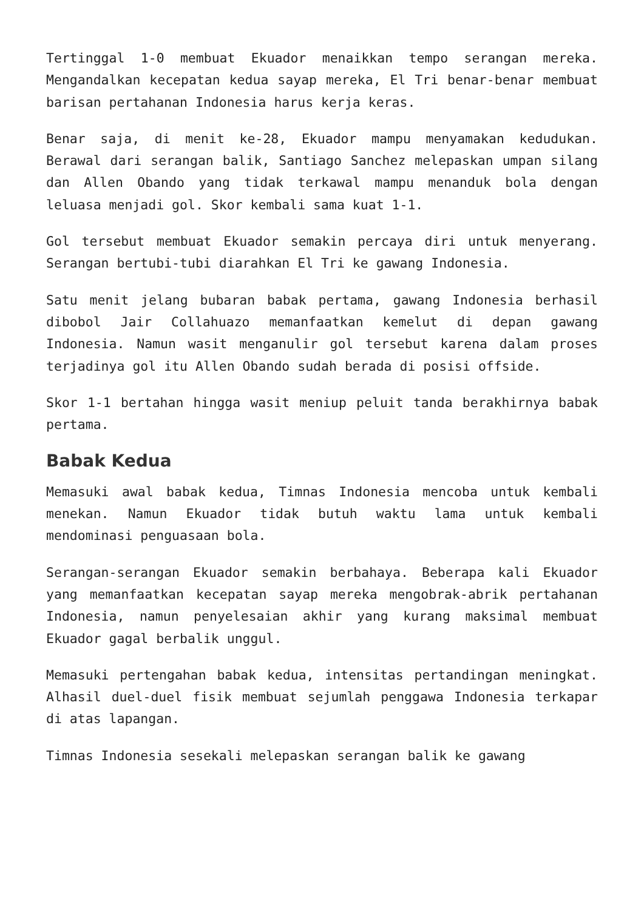Tertinggal 1-0 membuat Ekuador menaikkan tempo serangan mereka. Mengandalkan kecepatan kedua sayap mereka, El Tri benar-benar membuat barisan pertahanan Indonesia harus kerja keras.
Benar saja, di menit ke-28, Ekuador mampu menyamakan kedudukan. Berawal dari serangan balik, Santiago Sanchez melepaskan umpan silang dan Allen Obando yang tidak terkawal mampu menanduk bola dengan leluasa menjadi gol. Skor kembali sama kuat 1-1.
Gol tersebut membuat Ekuador semakin percaya diri untuk menyerang. Serangan bertubi-tubi diarahkan El Tri ke gawang Indonesia.
Satu menit jelang bubaran babak pertama, gawang Indonesia berhasil dibobol Jair Collahuazo memanfaatkan kemelut di depan gawang Indonesia. Namun wasit menganulir gol tersebut karena dalam proses terjadinya gol itu Allen Obando sudah berada di posisi offside.
Skor 1-1 bertahan hingga wasit meniup peluit tanda berakhirnya babak pertama.
Babak Kedua
Memasuki awal babak kedua, Timnas Indonesia mencoba untuk kembali menekan. Namun Ekuador tidak butuh waktu lama untuk kembali mendominasi penguasaan bola.
Serangan-serangan Ekuador semakin berbahaya. Beberapa kali Ekuador yang memanfaatkan kecepatan sayap mereka mengobrak-abrik pertahanan Indonesia, namun penyelesaian akhir yang kurang maksimal membuat Ekuador gagal berbalik unggul.
Memasuki pertengahan babak kedua, intensitas pertandingan meningkat. Alhasil duel-duel fisik membuat sejumlah penggawa Indonesia terkapar di atas lapangan.
Timnas Indonesia sesekali melepaskan serangan balik ke gawang